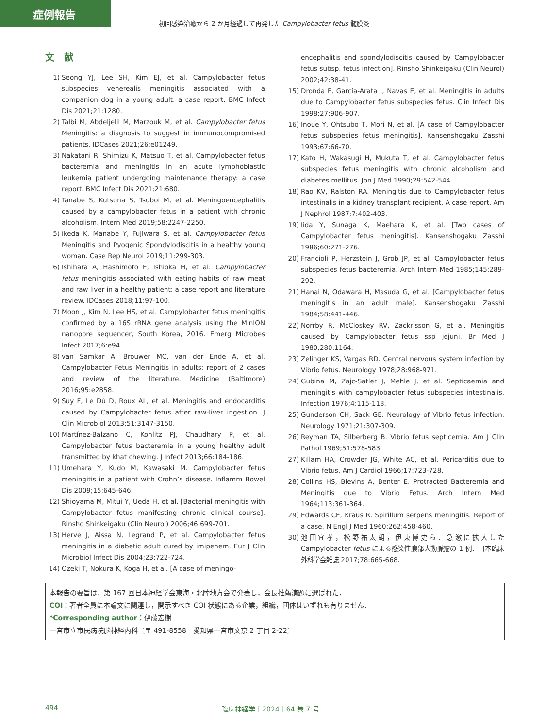症例報告
初回感染治癒から 2 か月経過して再発した Campylobacter fetus 髄膜炎
文献
1) Seong YJ, Lee SH, Kim EJ, et al. Campylobacter fetus subspecies venerealis meningitis associated with a companion dog in a young adult: a case report. BMC Infect Dis 2021;21:1280.
2) Talbi M, Abdeljelil M, Marzouk M, et al. Campylobacter fetus Meningitis: a diagnosis to suggest in immunocompromised patients. IDCases 2021;26:e01249.
3) Nakatani R, Shimizu K, Matsuo T, et al. Campylobacter fetus bacteremia and meningitis in an acute lymphoblastic leukemia patient undergoing maintenance therapy: a case report. BMC Infect Dis 2021;21:680.
4) Tanabe S, Kutsuna S, Tsuboi M, et al. Meningoencephalitis caused by a campylobacter fetus in a patient with chronic alcoholism. Intern Med 2019;58:2247-2250.
5) Ikeda K, Manabe Y, Fujiwara S, et al. Campylobacter fetus Meningitis and Pyogenic Spondylodiscitis in a healthy young woman. Case Rep Neurol 2019;11:299-303.
6) Ishihara A, Hashimoto E, Ishioka H, et al. Campylobacter fetus meningitis associated with eating habits of raw meat and raw liver in a healthy patient: a case report and literature review. IDCases 2018;11:97-100.
7) Moon J, Kim N, Lee HS, et al. Campylobacter fetus meningitis confirmed by a 16S rRNA gene analysis using the MinION nanopore sequencer, South Korea, 2016. Emerg Microbes Infect 2017;6:e94.
8) van Samkar A, Brouwer MC, van der Ende A, et al. Campylobacter Fetus Meningitis in adults: report of 2 cases and review of the literature. Medicine (Baltimore) 2016;95:e2858.
9) Suy F, Le Dû D, Roux AL, et al. Meningitis and endocarditis caused by Campylobacter fetus after raw-liver ingestion. J Clin Microbiol 2013;51:3147-3150.
10) Martínez-Balzano C, Kohlitz PJ, Chaudhary P, et al. Campylobacter fetus bacteremia in a young healthy adult transmitted by khat chewing. J Infect 2013;66:184-186.
11) Umehara Y, Kudo M, Kawasaki M. Campylobacter fetus meningitis in a patient with Crohn’s disease. Inflamm Bowel Dis 2009;15:645-646.
12) Shioyama M, Mitui Y, Ueda H, et al. [Bacterial meningitis with Campylobacter fetus manifesting chronic clinical course]. Rinsho Shinkeigaku (Clin Neurol) 2006;46:699-701.
13) Herve J, Aissa N, Legrand P, et al. Campylobacter fetus meningitis in a diabetic adult cured by imipenem. Eur J Clin Microbiol Infect Dis 2004;23:722-724.
14) Ozeki T, Nokura K, Koga H, et al. [A case of meningo-
encephalitis and spondylodiscitis caused by Campylobacter fetus subsp. fetus infection]. Rinsho Shinkeigaku (Clin Neurol) 2002;42:38-41.
15) Dronda F, García-Arata I, Navas E, et al. Meningitis in adults due to Campylobacter fetus subspecies fetus. Clin Infect Dis 1998;27:906-907.
16) Inoue Y, Ohtsubo T, Mori N, et al. [A case of Campylobacter fetus subspecies fetus meningitis]. Kansenshogaku Zasshi 1993;67:66-70.
17) Kato H, Wakasugi H, Mukuta T, et al. Campylobacter fetus subspecies fetus meningitis with chronic alcoholism and diabetes mellitus. Jpn J Med 1990;29:542-544.
18) Rao KV, Ralston RA. Meningitis due to Campylobacter fetus intestinalis in a kidney transplant recipient. A case report. Am J Nephrol 1987;7:402-403.
19) Iida Y, Sunaga K, Maehara K, et al. [Two cases of Campylobacter fetus meningitis]. Kansenshogaku Zasshi 1986;60:271-276.
20) Francioli P, Herzstein J, Grob JP, et al. Campylobacter fetus subspecies fetus bacteremia. Arch Intern Med 1985;145:289-292.
21) Hanai N, Odawara H, Masuda G, et al. [Campylobacter fetus meningitis in an adult male]. Kansenshogaku Zasshi 1984;58:441-446.
22) Norrby R, McCloskey RV, Zackrisson G, et al. Meningitis caused by Campylobacter fetus ssp jejuni. Br Med J 1980;280:1164.
23) Zelinger KS, Vargas RD. Central nervous system infection by Vibrio fetus. Neurology 1978;28:968-971.
24) Gubina M, Zajc-Satler J, Mehle J, et al. Septicaemia and meningitis with campylobacter fetus subspecies intestinalis. Infection 1976;4:115-118.
25) Gunderson CH, Sack GE. Neurology of Vibrio fetus infection. Neurology 1971;21:307-309.
26) Reyman TA, Silberberg B. Vibrio fetus septicemia. Am J Clin Pathol 1969;51:578-583.
27) Killam HA, Crowder JG, White AC, et al. Pericarditis due to Vibrio fetus. Am J Cardiol 1966;17:723-728.
28) Collins HS, Blevins A, Benter E. Protracted Bacteremia and Meningitis due to Vibrio Fetus. Arch Intern Med 1964;113:361-364.
29) Edwards CE, Kraus R. Spirillum serpens meningitis. Report of a case. N Engl J Med 1960;262:458-460.
30) 池田宜孝，松野祐太朗，伊東博史ら．急激に拡大した Campylobacter fetus による感染性腹部大動脈瘤の 1 例．日本臨床外科学会雑誌 2017;78:665-668.
本報告の要旨は，第 167 回日本神経学会東海・北陸地方会で発表し，会長推薦演題に選ばれた．
COI：著者全員に本論文に関連し，開示すべき COI 状態にある企業，組織，団体はいずれも有りません．
*Corresponding author：伊藤宏樹
一宮市立市民病院脳神経内科〔〒 491-8558　愛知県一宮市文京 2 丁目 2-22〕
494 臨床神経学｜2024｜64 巻 7 号